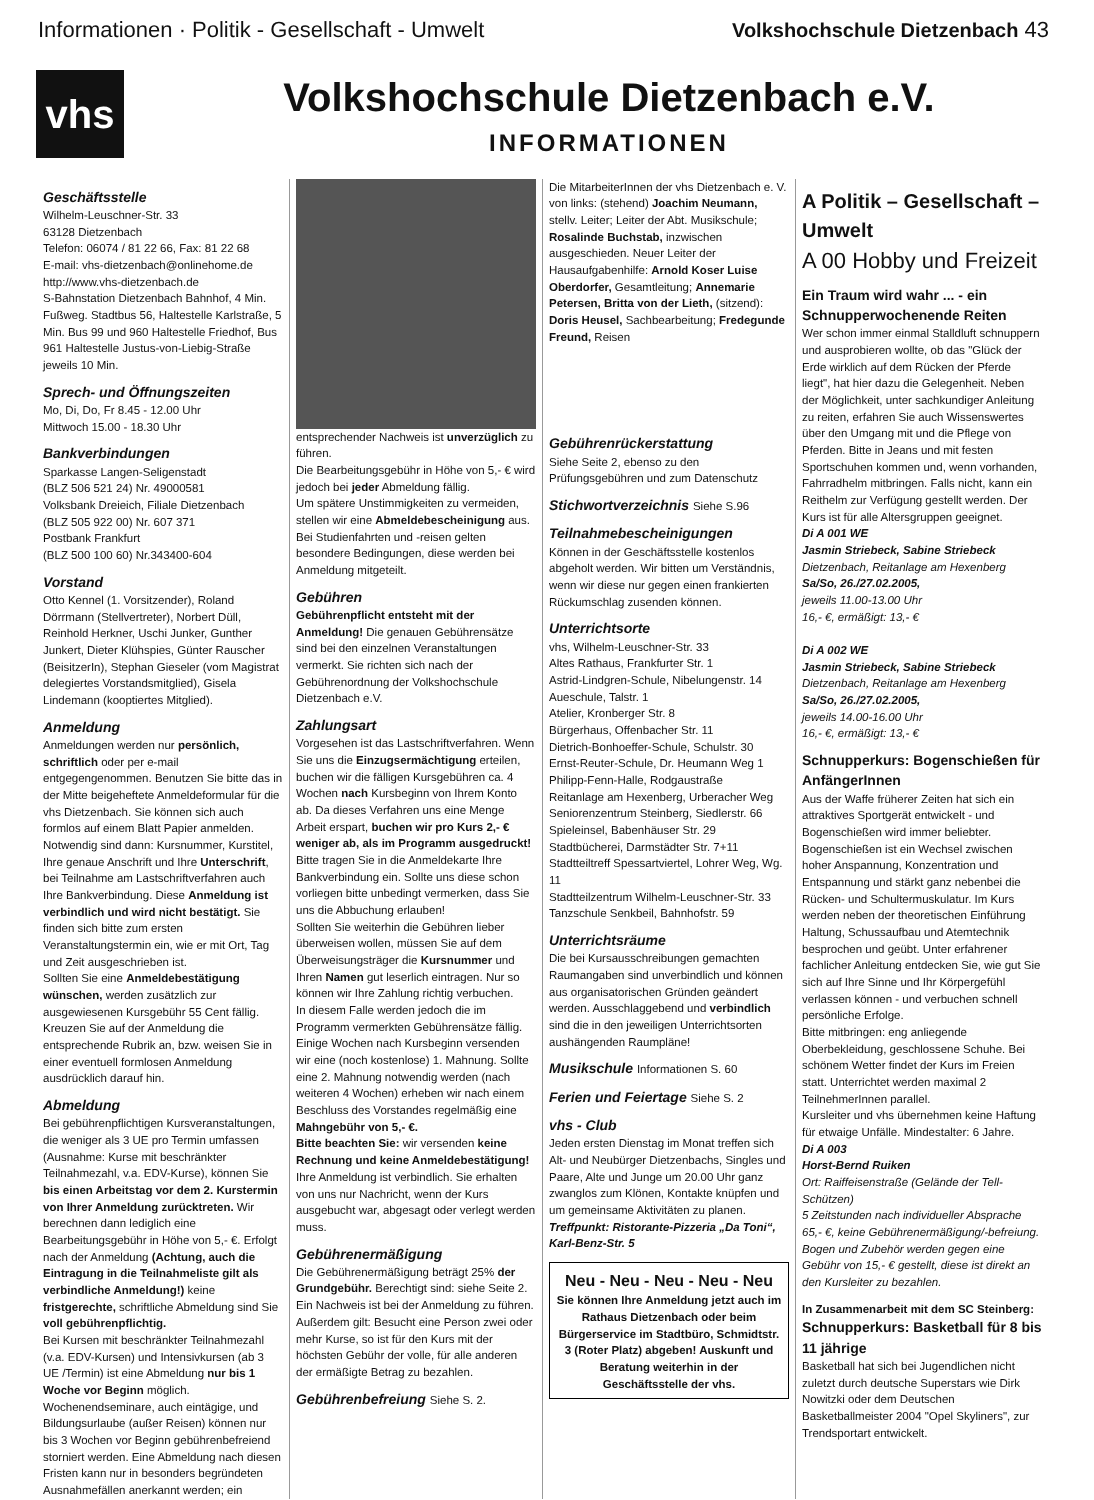Informationen · Politik - Gesellschaft - Umwelt Volkshochschule Dietzenbach 43
vhs
Volkshochschule Dietzenbach e.V.
INFORMATIONEN
Geschäftsstelle
Wilhelm-Leuschner-Str. 33
63128 Dietzenbach
Telefon: 06074 / 81 22 66, Fax: 81 22 68
E-mail: vhs-dietzenbach@onlinehome.de
http://www.vhs-dietzenbach.de
S-Bahnstation Dietzenbach Bahnhof, 4 Min. Fußweg. Stadtbus 56, Haltestelle Karlstraße, 5 Min. Bus 99 und 960 Haltestelle Friedhof, Bus 961 Haltestelle Justus-von-Liebig-Straße jeweils 10 Min.
Sprech- und Öffnungszeiten
Mo, Di, Do, Fr 8.45 - 12.00 Uhr
Mittwoch 15.00 - 18.30 Uhr
Bankverbindungen
Sparkasse Langen-Seligenstadt
(BLZ 506 521 24) Nr. 49000581
Volksbank Dreieich, Filiale Dietzenbach
(BLZ 505 922 00) Nr. 607 371
Postbank Frankfurt
(BLZ 500 100 60) Nr.343400-604
Vorstand
Otto Kennel (1. Vorsitzender), Roland Dörrmann (Stellvertreter), Norbert Düll, Reinhold Herkner, Uschi Junker, Gunther Junkert, Dieter Klühspies, Günter Rauscher (BeisitzerIn), Stephan Gieseler (vom Magistrat delegiertes Vorstandsmitglied), Gisela Lindemann (kooptiertes Mitglied).
Anmeldung
Anmeldungen werden nur persönlich, schriftlich oder per e-mail entgegengenommen. Benutzen Sie bitte das in der Mitte beigeheftete Anmeldeformular für die vhs Dietzenbach. Sie können sich auch formlos auf einem Blatt Papier anmelden. Notwendig sind dann: Kursnummer, Kurstitel, Ihre genaue Anschrift und Ihre Unterschrift, bei Teilnahme am Lastschriftverfahren auch Ihre Bankverbindung. Diese Anmeldung ist verbindlich und wird nicht bestätigt. Sie finden sich bitte zum ersten Veranstaltungstermin ein, wie er mit Ort, Tag und Zeit ausgeschrieben ist.
Sollten Sie eine Anmeldebestätigung wünschen, werden zusätzlich zur ausgewiesenen Kursgebühr 55 Cent fällig. Kreuzen Sie auf der Anmeldung die entsprechende Rubrik an, bzw. weisen Sie in einer eventuell formlosen Anmeldung ausdrücklich darauf hin.
Abmeldung
Bei gebührenpflichtigen Kursveranstaltungen, die weniger als 3 UE pro Termin umfassen (Ausnahme: Kurse mit beschränkter Teilnahmezahl, v.a. EDV-Kurse), können Sie bis einen Arbeitstag vor dem 2. Kurstermin von Ihrer Anmeldung zurücktreten. Wir berechnen dann lediglich eine Bearbeitungsgebühr in Höhe von 5,- €. Erfolgt nach der Anmeldung (Achtung, auch die Eintragung in die Teilnahmeliste gilt als verbindliche Anmeldung!) keine fristgerechte, schriftliche Abmeldung sind Sie voll gebührenpflichtig.
Bei Kursen mit beschränkter Teilnahmezahl (v.a. EDV-Kursen) und Intensivkursen (ab 3 UE /Termin) ist eine Abmeldung nur bis 1 Woche vor Beginn möglich.
Wochenendseminare, auch eintägige, und Bildungsurlaube (außer Reisen) können nur bis 3 Wochen vor Beginn gebührenbefreiend storniert werden. Eine Abmeldung nach diesen Fristen kann nur in besonders begründeten Ausnahmefällen anerkannt werden; ein
entsprechender Nachweis ist unverzüglich zu führen.
Die Bearbeitungsgebühr in Höhe von 5,- € wird jedoch bei jeder Abmeldung fällig.
Um spätere Unstimmigkeiten zu vermeiden, stellen wir eine Abmeldebescheinigung aus. Bei Studienfahrten und -reisen gelten besondere Bedingungen, diese werden bei Anmeldung mitgeteilt.
Gebühren
Gebührenpflicht entsteht mit der Anmeldung! Die genauen Gebührensätze sind bei den einzelnen Veranstaltungen vermerkt. Sie richten sich nach der Gebührenordnung der Volkshochschule Dietzenbach e.V.
Zahlungsart
Vorgesehen ist das Lastschriftverfahren. Wenn Sie uns die Einzugsermächtigung erteilen, buchen wir die fälligen Kursgebühren ca. 4 Wochen nach Kursbeginn von Ihrem Konto ab. Da dieses Verfahren uns eine Menge Arbeit erspart, buchen wir pro Kurs 2,- € weniger ab, als im Programm ausgedruckt! Bitte tragen Sie in die Anmeldekarte Ihre Bankverbindung ein. Sollte uns diese schon vorliegen bitte unbedingt vermerken, dass Sie uns die Abbuchung erlauben!
Sollten Sie weiterhin die Gebühren lieber überweisen wollen, müssen Sie auf dem Überweisungsträger die Kursnummer und Ihren Namen gut leserlich eintragen. Nur so können wir Ihre Zahlung richtig verbuchen.
In diesem Falle werden jedoch die im Programm vermerkten Gebührensätze fällig. Einige Wochen nach Kursbeginn versenden wir eine (noch kostenlose) 1. Mahnung. Sollte eine 2. Mahnung notwendig werden (nach weiteren 4 Wochen) erheben wir nach einem Beschluss des Vorstandes regelmäßig eine Mahngebühr von 5,- €.
Bitte beachten Sie: wir versenden keine Rechnung und keine Anmeldebestätigung! Ihre Anmeldung ist verbindlich. Sie erhalten von uns nur Nachricht, wenn der Kurs ausgebucht war, abgesagt oder verlegt werden muss.
Gebührenermäßigung
Die Gebührenermäßigung beträgt 25% der Grundgebühr. Berechtigt sind: siehe Seite 2. Ein Nachweis ist bei der Anmeldung zu führen. Außerdem gilt: Besucht eine Person zwei oder mehr Kurse, so ist für den Kurs mit der höchsten Gebühr der volle, für alle anderen der ermäßigte Betrag zu bezahlen.
Gebührenbefreiung Siehe S. 2.
Die MitarbeiterInnen der vhs Dietzenbach e. V. von links: (stehend) Joachim Neumann, stellv. Leiter; Leiter der Abt. Musikschule; Rosalinde Buchstab, inzwischen ausgeschieden. Neuer Leiter der Hausaufgabenhilfe: Arnold Koser Luise Oberdorfer, Gesamtleitung; Annemarie Petersen, Britta von der Lieth, (sitzend): Doris Heusel, Sachbearbeitung; Fredegunde Freund, Reisen
Gebührenrückerstattung
Siehe Seite 2, ebenso zu den Prüfungsgebühren und zum Datenschutz
Stichwortverzeichnis Siehe S.96
Teilnahmebescheinigungen
Können in der Geschäftsstelle kostenlos abgeholt werden. Wir bitten um Verständnis, wenn wir diese nur gegen einen frankierten Rückumschlag zusenden können.
Unterrichtsorte
vhs, Wilhelm-Leuschner-Str. 33
Altes Rathaus, Frankfurter Str. 1
Astrid-Lindgren-Schule, Nibelungenstr. 14
Aueschule, Talstr. 1
Atelier, Kronberger Str. 8
Bürgerhaus, Offenbacher Str. 11
Dietrich-Bonhoeffer-Schule, Schulstr. 30
Ernst-Reuter-Schule, Dr. Heumann Weg 1
Philipp-Fenn-Halle, Rodgaustraße
Reitanlage am Hexenberg, Urberacher Weg
Seniorenzentrum Steinberg, Siedlerstr. 66
Spieleinsel, Babenhäuser Str. 29
Stadtbücherei, Darmstädter Str. 7+11
Stadtteiltreff Spessartviertel, Lohrer Weg, Wg. 11
Stadtteilzentrum Wilhelm-Leuschner-Str. 33
Tanzschule Senkbeil, Bahnhofstr. 59
Unterrichtsräume
Die bei Kursausschreibungen gemachten Raumangaben sind unverbindlich und können aus organisatorischen Gründen geändert werden. Ausschlaggebend und verbindlich sind die in den jeweiligen Unterrichtsorten aushängenden Raumpläne!
Musikschule Informationen S. 60
Ferien und Feiertage Siehe S. 2
vhs - Club
Jeden ersten Dienstag im Monat treffen sich Alt- und Neubürger Dietzenbachs, Singles und Paare, Alte und Junge um 20.00 Uhr ganz zwanglos zum Klönen, Kontakte knüpfen und um gemeinsame Aktivitäten zu planen.
Treffpunkt: Ristorante-Pizzeria „Da Toni“, Karl-Benz-Str. 5
Neu - Neu - Neu - Neu - Neu
Sie können Ihre Anmeldung jetzt auch im Rathaus Dietzenbach oder beim Bürgerservice im Stadtbüro, Schmidtstr. 3 (Roter Platz) abgeben! Auskunft und Beratung weiterhin in der Geschäftsstelle der vhs.
A Politik – Gesellschaft – Umwelt
A 00 Hobby und Freizeit
Ein Traum wird wahr ... - ein Schnupperwochenende Reiten
Wer schon immer einmal Stalldluft schnuppern und ausprobieren wollte, ob das "Glück der Erde wirklich auf dem Rücken der Pferde liegt", hat hier dazu die Gelegenheit. Neben der Möglichkeit, unter sachkundiger Anleitung zu reiten, erfahren Sie auch Wissenswertes über den Umgang mit und die Pflege von Pferden. Bitte in Jeans und mit festen Sportschuhen kommen und, wenn vorhanden, Fahrradhelm mitbringen. Falls nicht, kann ein Reithelm zur Verfügung gestellt werden. Der Kurs ist für alle Altersgruppen geeignet.
Di A 001 WE
Jasmin Striebeck, Sabine Striebeck
Dietzenbach, Reitanlage am Hexenberg
Sa/So, 26./27.02.2005,
jeweils 11.00-13.00 Uhr
16,- €, ermäßigt: 13,- €
Di A 002 WE
Jasmin Striebeck, Sabine Striebeck
Dietzenbach, Reitanlage am Hexenberg
Sa/So, 26./27.02.2005,
jeweils 14.00-16.00 Uhr
16,- €, ermäßigt: 13,- €
Schnupperkurs: Bogenschießen für AnfängerInnen
Aus der Waffe früherer Zeiten hat sich ein attraktives Sportgerät entwickelt - und Bogenschießen wird immer beliebter.
Bogenschießen ist ein Wechsel zwischen hoher Anspannung, Konzentration und Entspannung und stärkt ganz nebenbei die Rücken- und Schultermuskulatur. Im Kurs werden neben der theoretischen Einführung Haltung, Schussaufbau und Atemtechnik besprochen und geübt. Unter erfahrener fachlicher Anleitung entdecken Sie, wie gut Sie sich auf Ihre Sinne und Ihr Körpergefühl verlassen können - und verbuchen schnell persönliche Erfolge.
Bitte mitbringen: eng anliegende Oberbekleidung, geschlossene Schuhe. Bei schönem Wetter findet der Kurs im Freien statt. Unterrichtet werden maximal 2 TeilnehmerInnen parallel.
Kursleiter und vhs übernehmen keine Haftung für etwaige Unfälle. Mindestalter: 6 Jahre.
Di A 003
Horst-Bernd Ruiken
Ort: Raiffeisenstraße (Gelände der Tell-Schützen)
5 Zeitstunden nach individueller Absprache
65,- €, keine Gebührenermäßigung/-befreiung. Bogen und Zubehör werden gegen eine Gebühr von 15,- € gestellt, diese ist direkt an den Kursleiter zu bezahlen.
In Zusammenarbeit mit dem SC Steinberg:
Schnupperkurs: Basketball für 8 bis 11 jährige
Basketball hat sich bei Jugendlichen nicht zuletzt durch deutsche Superstars wie Dirk Nowitzki oder dem Deutschen Basketballmeister 2004 "Opel Skyliners", zur Trendsportart entwickelt.